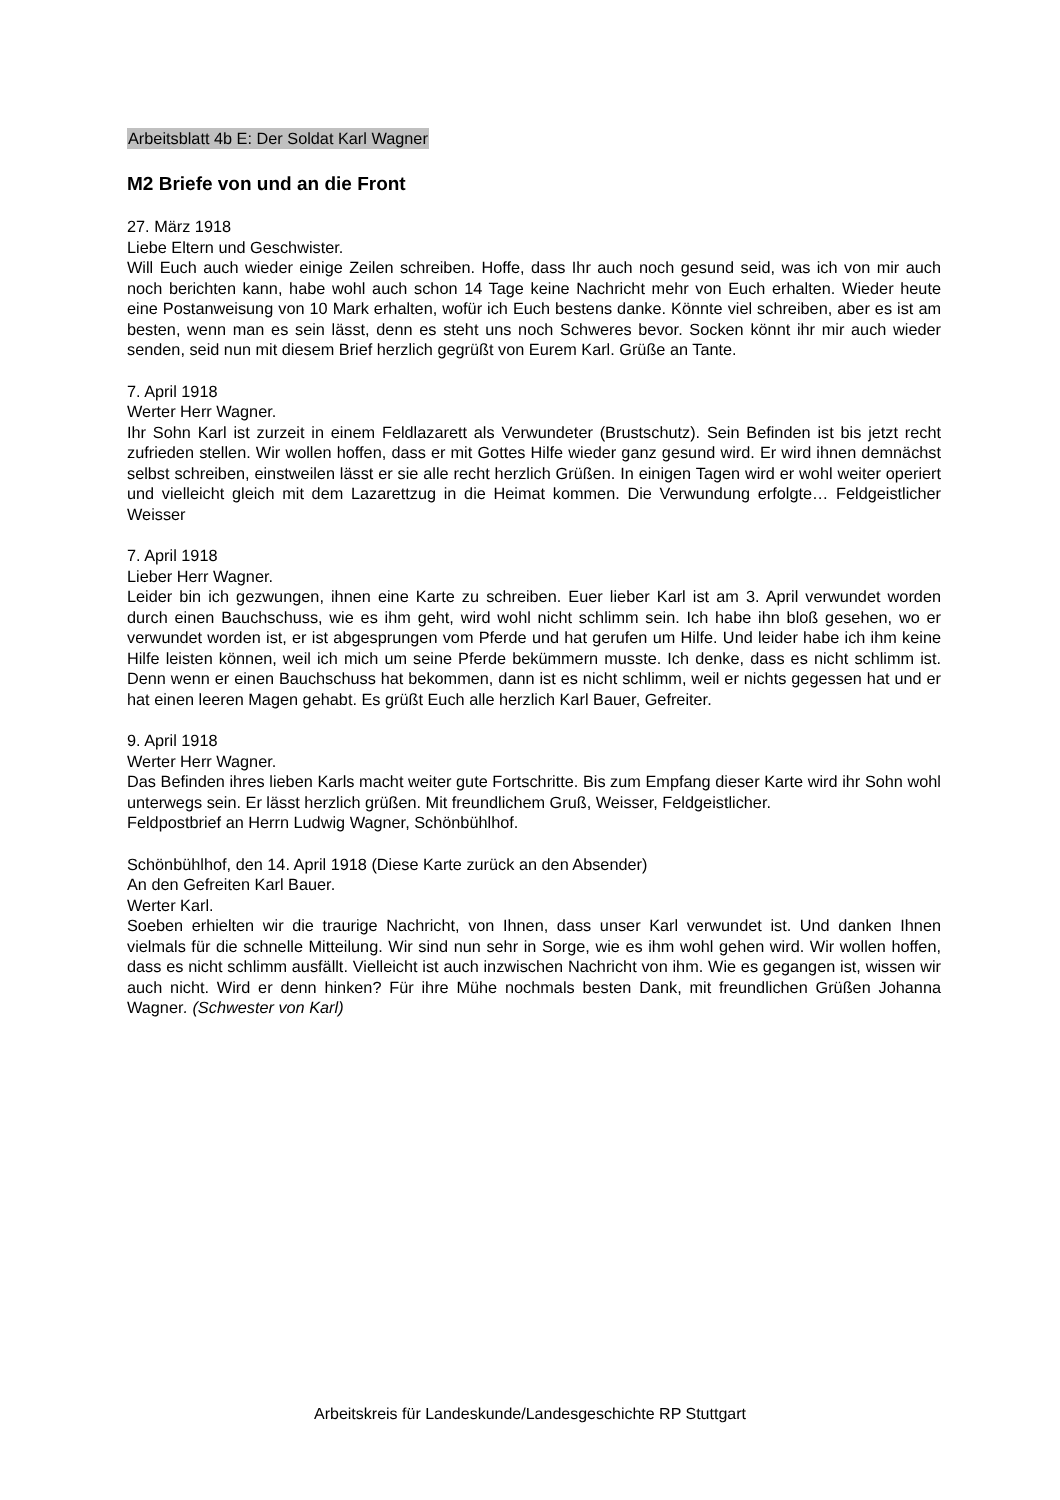Arbeitsblatt 4b E: Der Soldat Karl Wagner
M2 Briefe von und an die Front
27. März 1918
Liebe Eltern und Geschwister.
Will Euch auch wieder einige Zeilen schreiben. Hoffe, dass Ihr auch noch gesund seid, was ich von mir auch noch berichten kann, habe wohl auch schon 14 Tage keine Nachricht mehr von Euch erhalten. Wieder heute eine Postanweisung von 10 Mark erhalten, wofür ich Euch bestens danke. Könnte viel schreiben, aber es ist am besten, wenn man es sein lässt, denn es steht uns noch Schweres bevor. Socken könnt ihr mir auch wieder senden, seid nun mit diesem Brief herzlich gegrüßt von Eurem Karl. Grüße an Tante.
7. April 1918
Werter Herr Wagner.
Ihr Sohn Karl ist zurzeit in einem Feldlazarett als Verwundeter (Brustschutz). Sein Befinden ist bis jetzt recht zufrieden stellen. Wir wollen hoffen, dass er mit Gottes Hilfe wieder ganz gesund wird. Er wird ihnen demnächst selbst schreiben, einstweilen lässt er sie alle recht herzlich Grüßen. In einigen Tagen wird er wohl weiter operiert und vielleicht gleich mit dem Lazarettzug in die Heimat kommen. Die Verwundung erfolgte… Feldgeistlicher Weisser
7. April 1918
Lieber Herr Wagner.
Leider bin ich gezwungen, ihnen eine Karte zu schreiben. Euer lieber Karl ist am 3. April verwundet worden durch einen Bauchschuss, wie es ihm geht, wird wohl nicht schlimm sein. Ich habe ihn bloß gesehen, wo er verwundet worden ist, er ist abgesprungen vom Pferde und hat gerufen um Hilfe. Und leider habe ich ihm keine Hilfe leisten können, weil ich mich um seine Pferde bekümmern musste. Ich denke, dass es nicht schlimm ist. Denn wenn er einen Bauchschuss hat bekommen, dann ist es nicht schlimm, weil er nichts gegessen hat und er hat einen leeren Magen gehabt. Es grüßt Euch alle herzlich Karl Bauer, Gefreiter.
9. April 1918
Werter Herr Wagner.
Das Befinden ihres lieben Karls macht weiter gute Fortschritte. Bis zum Empfang dieser Karte wird ihr Sohn wohl unterwegs sein. Er lässt herzlich grüßen. Mit freundlichem Gruß, Weisser, Feldgeistlicher.
Feldpostbrief an Herrn Ludwig Wagner, Schönbühlhof.
Schönbühlhof, den 14. April 1918 (Diese Karte zurück an den Absender)
An den Gefreiten Karl Bauer.
Werter Karl.
Soeben erhielten wir die traurige Nachricht, von Ihnen, dass unser Karl verwundet ist. Und danken Ihnen vielmals für die schnelle Mitteilung. Wir sind nun sehr in Sorge, wie es ihm wohl gehen wird. Wir wollen hoffen, dass es nicht schlimm ausfällt. Vielleicht ist auch inzwischen Nachricht von ihm. Wie es gegangen ist, wissen wir auch nicht. Wird er denn hinken? Für ihre Mühe nochmals besten Dank, mit freundlichen Grüßen Johanna Wagner. (Schwester von Karl)
Arbeitskreis für Landeskunde/Landesgeschichte RP Stuttgart